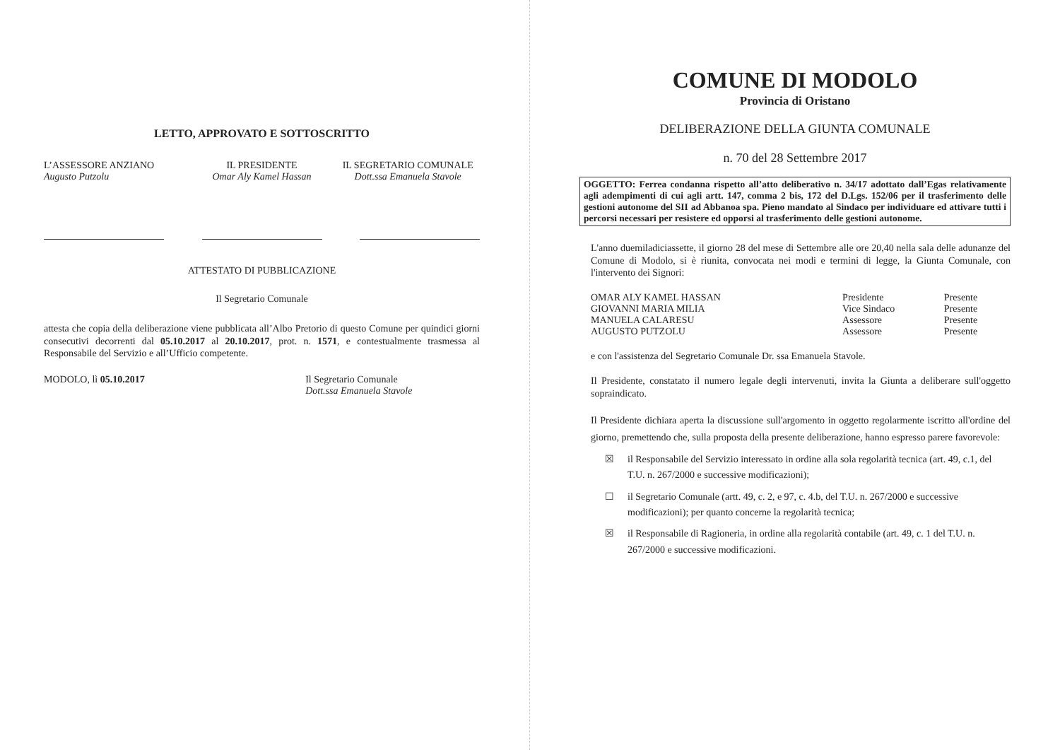LETTO, APPROVATO E SOTTOSCRITTO
L’ASSESSORE ANZIANO
Augusto Putzolu
IL PRESIDENTE
Omar Aly Kamel Hassan
IL SEGRETARIO COMUNALE
Dott.ssa Emanuela Stavole
ATTESTATO DI PUBBLICAZIONE
Il Segretario Comunale
attesta che copia della deliberazione viene pubblicata all’Albo Pretorio di questo Comune per quindici giorni consecutivi decorrenti dal 05.10.2017 al 20.10.2017, prot. n. 1571, e contestualmente trasmessa al Responsabile del Servizio e all’Ufficio competente.
MODOLO, lì 05.10.2017 Il Segretario Comunale
Dott.ssa Emanuela Stavole
COMUNE DI MODOLO
Provincia di Oristano
DELIBERAZIONE DELLA GIUNTA COMUNALE
n. 70 del 28 Settembre 2017
OGGETTO: Ferrea condanna rispetto all’atto deliberativo n. 34/17 adottato dall’Egas relativamente agli adempimenti di cui agli artt. 147, comma 2 bis, 172 del D.Lgs. 152/06 per il trasferimento delle gestioni autonome del SII ad Abbanoa spa. Pieno mandato al Sindaco per individuare ed attivare tutti i percorsi necessari per resistere ed opporsi al trasferimento delle gestioni autonome.
L'anno duemiladiciassette, il giorno 28 del mese di Settembre alle ore 20,40 nella sala delle adunanze del Comune di Modolo, si è riunita, convocata nei modi e termini di legge, la Giunta Comunale, con l'intervento dei Signori:
| OMAR ALY KAMEL HASSAN | Presidente | Presente |
| GIOVANNI MARIA MILIA | Vice Sindaco | Presente |
| MANUELA CALARESU | Assessore | Presente |
| AUGUSTO PUTZOLU | Assessore | Presente |
e con l'assistenza del Segretario Comunale Dr. ssa Emanuela Stavole.
Il Presidente, constatato il numero legale degli intervenuti, invita la Giunta a deliberare sull'oggetto sopraindicato.
Il Presidente dichiara aperta la discussione sull'argomento in oggetto regolarmente iscritto all'ordine del giorno, premettendo che, sulla proposta della presente deliberazione, hanno espresso parere favorevole:
☒ il Responsabile del Servizio interessato in ordine alla sola regolarità tecnica (art. 49, c.1, del T.U. n. 267/2000 e successive modificazioni);
☐ il Segretario Comunale (artt. 49, c. 2, e 97, c. 4.b, del T.U. n. 267/2000 e successive modificazioni); per quanto concerne la regolarità tecnica;
☒ il Responsabile di Ragioneria, in ordine alla regolarità contabile (art. 49, c. 1 del T.U. n. 267/2000 e successive modificazioni.